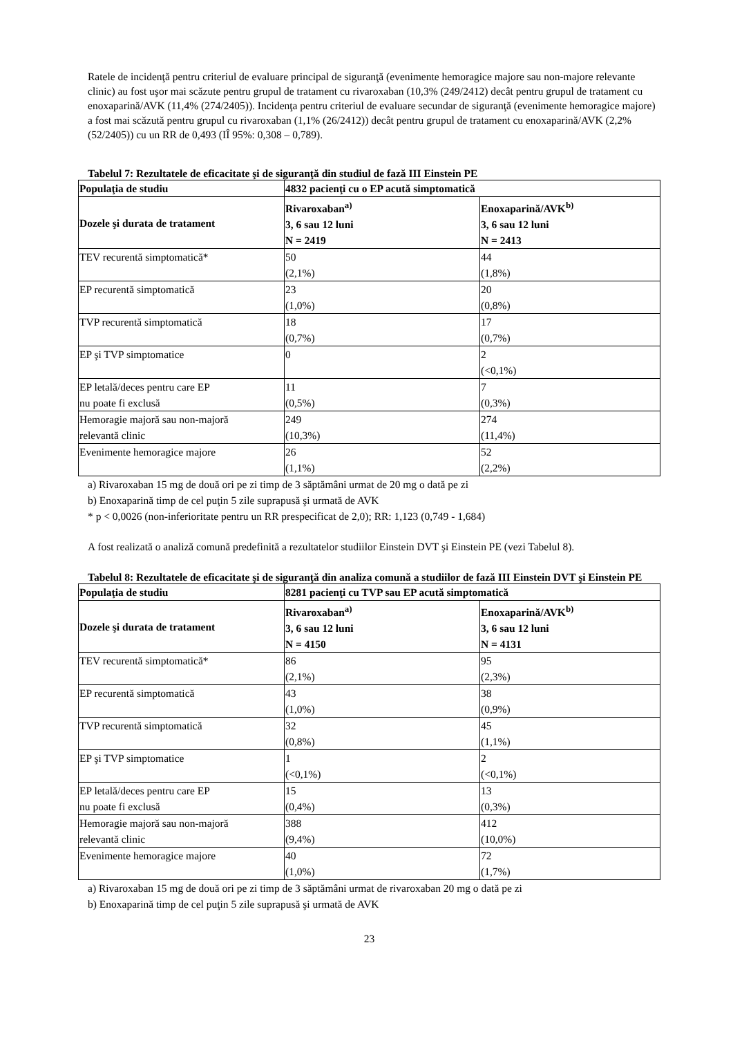Ratele de incidenţă pentru criteriul de evaluare principal de siguranţă (evenimente hemoragice majore sau non-majore relevante clinic) au fost uşor mai scăzute pentru grupul de tratament cu rivaroxaban (10,3% (249/2412) decât pentru grupul de tratament cu enoxaparină/AVK (11,4% (274/2405)). Incidenţa pentru criteriul de evaluare secundar de siguranţă (evenimente hemoragice majore) a fost mai scăzută pentru grupul cu rivaroxaban (1,1% (26/2412)) decât pentru grupul de tratament cu enoxaparină/AVK (2,2% (52/2405)) cu un RR de 0,493 (IÎ 95%: 0,308 – 0,789).
Tabelul 7: Rezultatele de eficacitate şi de siguranţă din studiul de fază III Einstein PE
| Populaţia de studiu | 4832 pacienţi cu o EP acută simptomatică | |
| --- | --- | --- |
| Dozele şi durata de tratament | Rivaroxaban<sup>a)</sup> 3, 6 sau 12 luni N = 2419 | Enoxaparină/AVK<sup>b)</sup> 3, 6 sau 12 luni N = 2413 |
| TEV recurentă simptomatică* | 50 (2,1%) | 44 (1,8%) |
| EP recurentă simptomatică | 23 (1,0%) | 20 (0,8%) |
| TVP recurentă simptomatică | 18 (0,7%) | 17 (0,7%) |
| EP şi TVP simptomatice | 0 | 2 (<0,1%) |
| EP letală/deces pentru care EP nu poate fi exclusă | 11 (0,5%) | 7 (0,3%) |
| Hemoragie majoră sau non-majoră relevantă clinic | 249 (10,3%) | 274 (11,4%) |
| Evenimente hemoragice majore | 26 (1,1%) | 52 (2,2%) |
a) Rivaroxaban 15 mg de două ori pe zi timp de 3 săptămâni urmat de 20 mg o dată pe zi
b) Enoxaparină timp de cel puţin 5 zile suprapusă şi urmată de AVK
* p < 0,0026 (non-inferioritate pentru un RR prespecificat de 2,0); RR: 1,123 (0,749 - 1,684)
A fost realizată o analiză comună predefinită a rezultatelor studiilor Einstein DVT şi Einstein PE (vezi Tabelul 8).
Tabelul 8: Rezultatele de eficacitate şi de siguranţă din analiza comună a studiilor de fază III Einstein DVT şi Einstein PE
| Populaţia de studiu | 8281 pacienţi cu TVP sau EP acută simptomatică | |
| --- | --- | --- |
| Dozele şi durata de tratament | Rivaroxaban<sup>a)</sup> 3, 6 sau 12 luni N = 4150 | Enoxaparină/AVK<sup>b)</sup> 3, 6 sau 12 luni N = 4131 |
| TEV recurentă simptomatică* | 86 (2,1%) | 95 (2,3%) |
| EP recurentă simptomatică | 43 (1,0%) | 38 (0,9%) |
| TVP recurentă simptomatică | 32 (0,8%) | 45 (1,1%) |
| EP şi TVP simptomatice | 1 (<0,1%) | 2 (<0,1%) |
| EP letală/deces pentru care EP nu poate fi exclusă | 15 (0,4%) | 13 (0,3%) |
| Hemoragie majoră sau non-majoră relevantă clinic | 388 (9,4%) | 412 (10,0%) |
| Evenimente hemoragice majore | 40 (1,0%) | 72 (1,7%) |
a) Rivaroxaban 15 mg de două ori pe zi timp de 3 săptămâni urmat de rivaroxaban 20 mg o dată pe zi
b) Enoxaparină timp de cel puţin 5 zile suprapusă şi urmată de AVK
23